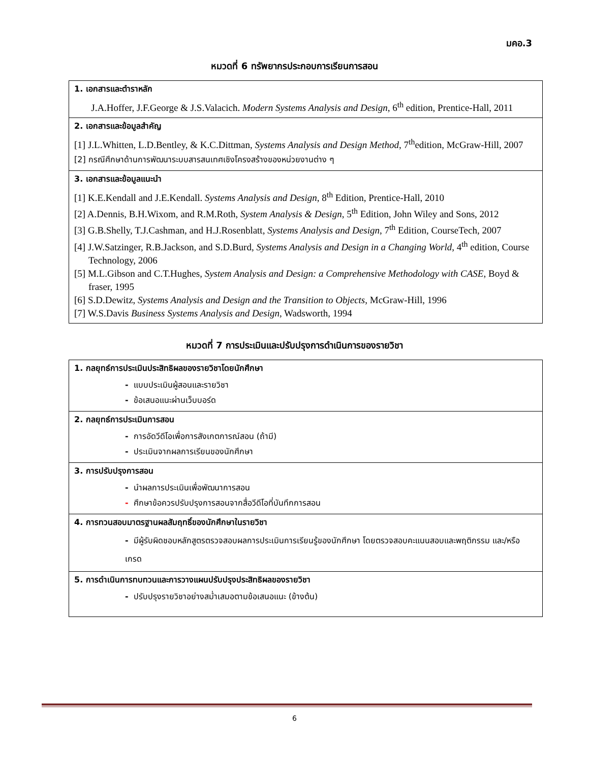มคอ.3
หมวดที่ 6 ทรัพยากรประกอบการเรียนการสอน
| 1. เอกสารและตำราหลัก J.A.Hoffer, J.F.George & J.S.Valacich. Modern Systems Analysis and Design , 6<sup>th</sup> edition, Prentice-Hall, 2011 |
| 2. เอกสารและข้อมูลสำคัญ [1] J.L.Whitten, L.D.Bentley, & K.C.Dittman, Systems Analysis and Design Method , 7<sup>th</sup>edition, McGraw-Hill, 2007 [2] กรณีศึกษาด้านการพัฒนาระบบสารสนเทศเชิงโครงสร้างของหน่วยงานต่าง ๆ |
| 3. เอกสารและข้อมูลแนะนำ [1] K.E.Kendall and J.E.Kendall. Systems Analysis and Design , 8<sup>th</sup> Edition, Prentice-Hall, 2010 [2] A.Dennis, B.H.Wixom, and R.M.Roth, System Analysis & Design , 5<sup>th</sup> Edition, John Wiley and Sons, 2012 [3] G.B.Shelly, T.J.Cashman, and H.J.Rosenblatt, Systems Analysis and Design , 7<sup>th</sup> Edition, CourseTech, 2007 [4] J.W.Satzinger, R.B.Jackson, and S.D.Burd, Systems Analysis and Design in a Changing World , 4<sup>th</sup> edition, Course Technology, 2006 [5] M.L.Gibson and C.T.Hughes, System Analysis and Design: a Comprehensive Methodology with CASE , Boyd & fraser, 1995 [6] S.D.Dewitz, Systems Analysis and Design and the Transition to Objects , McGraw-Hill, 1996 [7] W.S.Davis Business Systems Analysis and Design , Wadsworth, 1994 |
หมวดที่ 7 การประเมินและปรับปรุงการดำเนินการของรายวิชา
| 1. กลยุทธ์การประเมินประสิทธิผลของรายวิชาโดยนักศึกษา - แบบประเมินผู้สอนและรายวิชา - ข้อเสนอแนะผ่านเว็บบอร์ด |
| 2. กลยุทธ์การประเมินการสอน - การอัดวีดีโอเพื่อการสังเกตการณ์สอน (ถ้ามี) - ประเมินจากผลการเรียนของนักศึกษา |
| 3. การปรับปรุงการสอน - นำผลการประเมินเพื่อพัฒนาการสอน - ศึกษาข้อควรปรับปรุงการสอนจากสื่อวีดีโอที่บันทึกการสอน |
| 4. การทวนสอบมาตรฐานผลสัมฤทธิ์ของนักศึกษาในรายวิชา - มีผู้รับผิดชอบหลักสูตรตรวจสอบผลการประเมินการเรียนรู้ของนักศึกษา โดยตรวจสอบคะแนนสอบและพฤติกรรม และ/หรือ เกรด |
| 5. การดำเนินการทบทวนและการวางแผนปรับปรุงประสิทธิผลของรายวิชา - ปรับปรุงรายวิชาอย่างสม่ำเสมอตามข้อเสนอแนะ (ข้างต้น) |
6